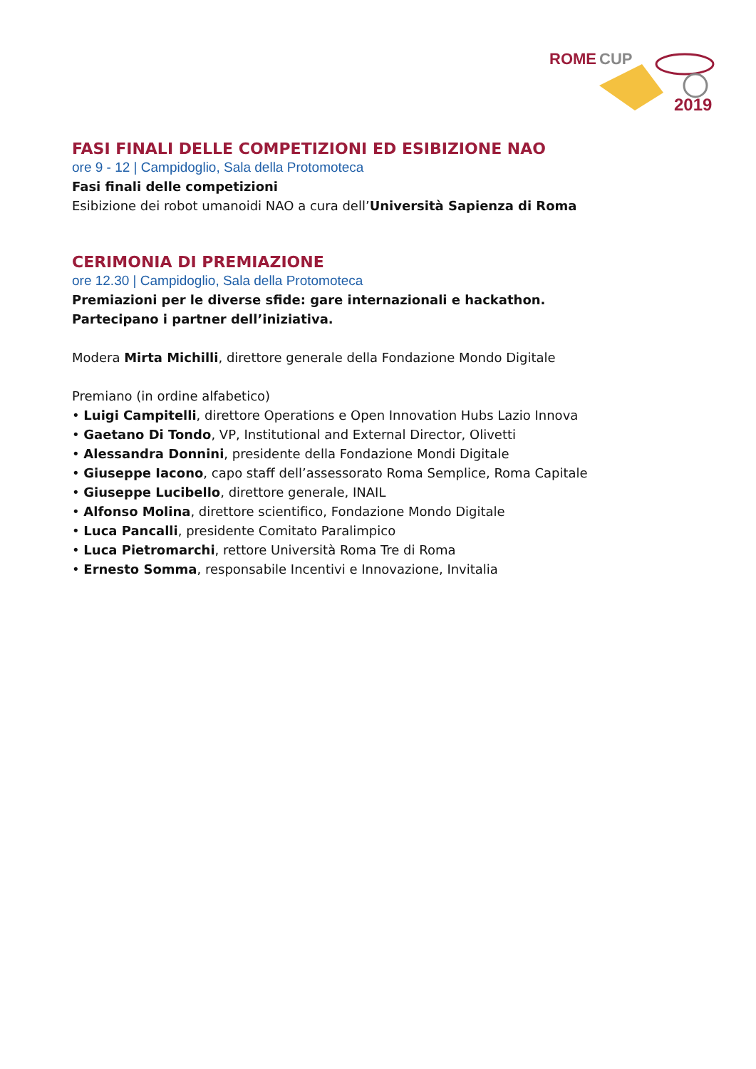ROME
CUP
2019
FASI FINALI DELLE COMPETIZIONI ED ESIBIZIONE NAO
ore 9 - 12 | Campidoglio, Sala della Protomoteca
Fasi finali delle competizioni
Esibizione dei robot umanoidi NAO a cura dell’Università Sapienza di Roma
CERIMONIA DI PREMIAZIONE
ore 12.30 | Campidoglio, Sala della Protomoteca
Premiazioni per le diverse sfide: gare internazionali e hackathon.
Partecipano i partner dell’iniziativa.
Modera Mirta Michilli, direttore generale della Fondazione Mondo Digitale
Premiano (in ordine alfabetico)
• Luigi Campitelli, direttore Operations e Open Innovation Hubs Lazio Innova
• Gaetano Di Tondo, VP, Institutional and External Director, Olivetti
• Alessandra Donnini, presidente della Fondazione Mondi Digitale
• Giuseppe Iacono, capo staff dell’assessorato Roma Semplice, Roma Capitale
• Giuseppe Lucibello, direttore generale, INAIL
• Alfonso Molina, direttore scientifico, Fondazione Mondo Digitale
• Luca Pancalli, presidente Comitato Paralimpico
• Luca Pietromarchi, rettore Università Roma Tre di Roma
• Ernesto Somma, responsabile Incentivi e Innovazione, Invitalia